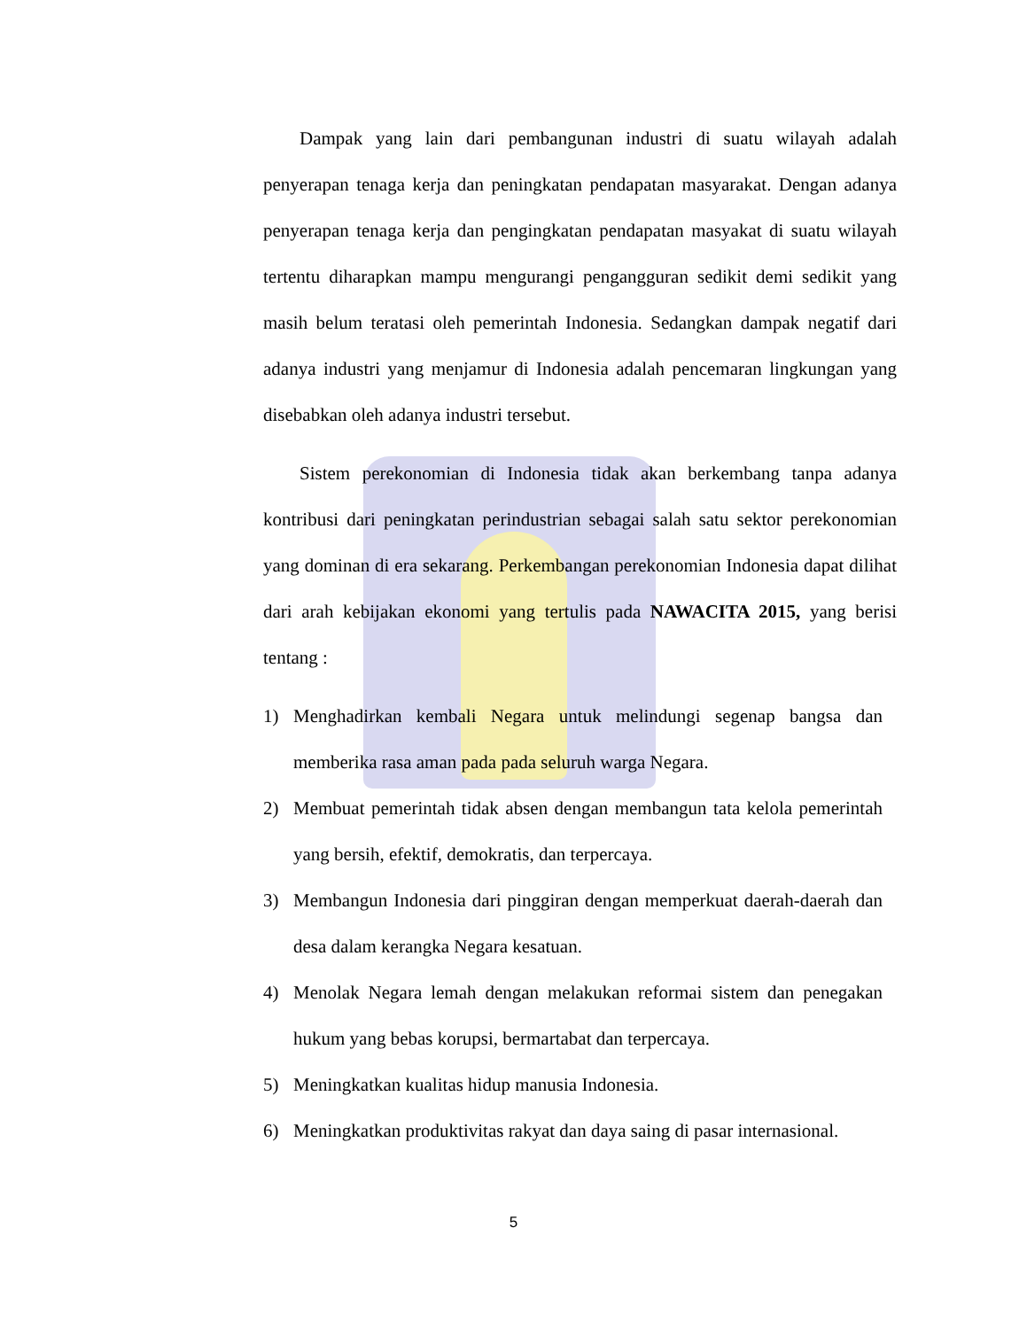Dampak yang lain dari pembangunan industri di suatu wilayah adalah penyerapan tenaga kerja dan peningkatan pendapatan masyarakat. Dengan adanya penyerapan tenaga kerja dan pengingkatan pendapatan masyakat di suatu wilayah tertentu diharapkan mampu mengurangi pengangguran sedikit demi sedikit yang masih belum teratasi oleh pemerintah Indonesia. Sedangkan dampak negatif dari adanya industri yang menjamur di Indonesia adalah pencemaran lingkungan yang disebabkan oleh adanya industri tersebut.
Sistem perekonomian di Indonesia tidak akan berkembang tanpa adanya kontribusi dari peningkatan perindustrian sebagai salah satu sektor perekonomian yang dominan di era sekarang. Perkembangan perekonomian Indonesia dapat dilihat dari arah kebijakan ekonomi yang tertulis pada NAWACITA 2015, yang berisi tentang :
1) Menghadirkan kembali Negara untuk melindungi segenap bangsa dan memberika rasa aman pada pada seluruh warga Negara.
2) Membuat pemerintah tidak absen dengan membangun tata kelola pemerintah yang bersih, efektif, demokratis, dan terpercaya.
3) Membangun Indonesia dari pinggiran dengan memperkuat daerah-daerah dan desa dalam kerangka Negara kesatuan.
4) Menolak Negara lemah dengan melakukan reformai sistem dan penegakan hukum yang bebas korupsi, bermartabat dan terpercaya.
5) Meningkatkan kualitas hidup manusia Indonesia.
6) Meningkatkan produktivitas rakyat dan daya saing di pasar internasional.
5